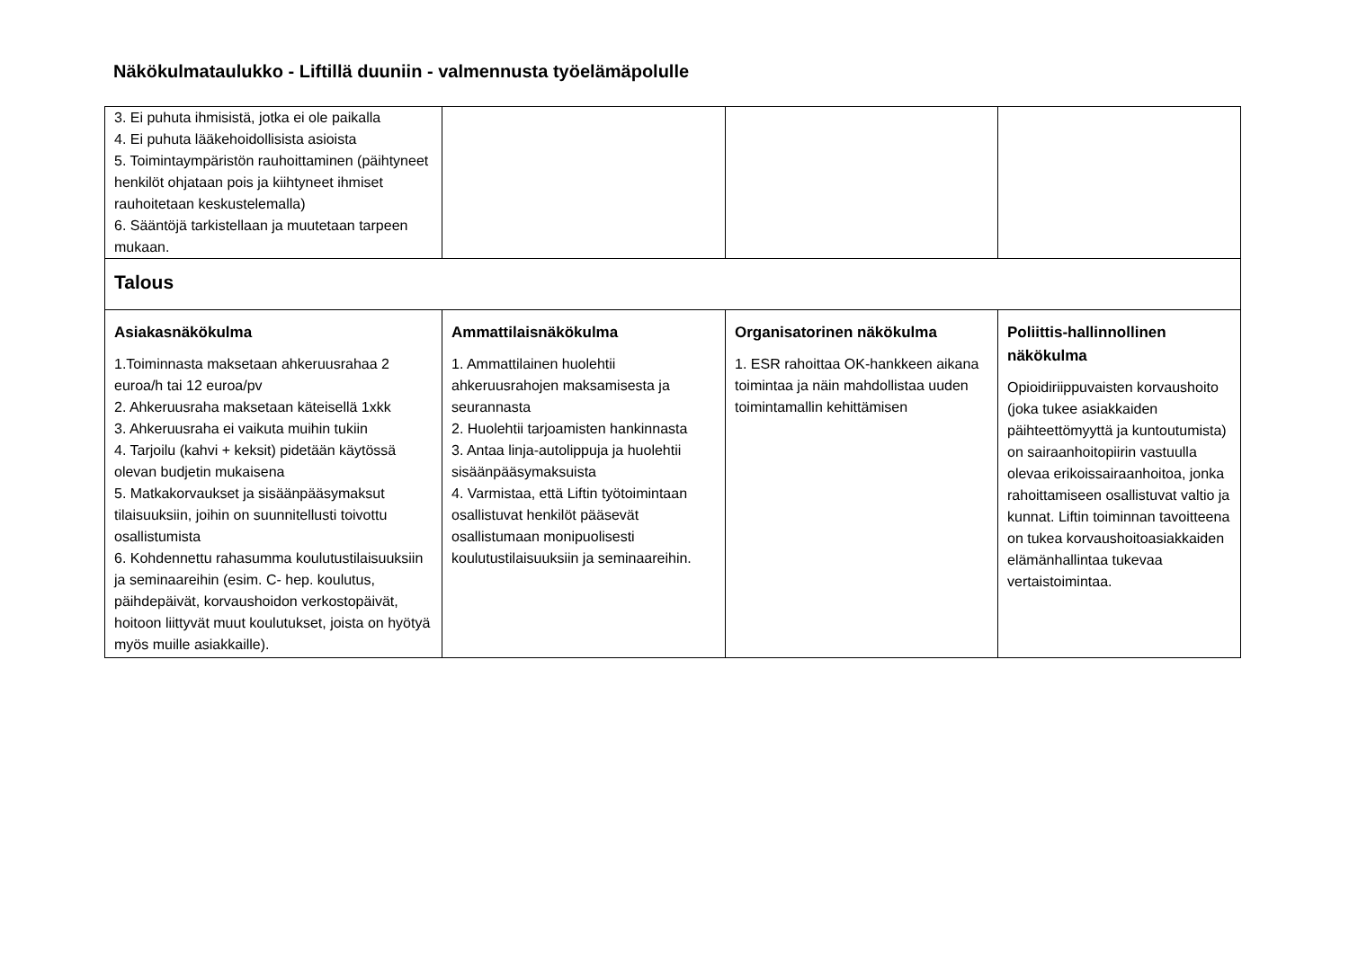Näkökulmataulukko - Liftillä duuniin - valmennusta työelämäpolulle
| 3. Ei puhuta ihmisistä, jotka ei ole paikalla 4. Ei puhuta lääkehoidollisista asioista 5. Toimintaympäristön rauhoittaminen (päihtyneet henkilöt ohjataan pois ja kiihtyneet ihmiset rauhoitetaan keskustelemalla) 6. Sääntöjä tarkistellaan ja muutetaan tarpeen mukaan. | | | |
| Talous | | | |
| Asiakasnäkökulma 1.Toiminnasta maksetaan ahkeruusrahaa 2 euroa/h tai 12 euroa/pv 2. Ahkeruusraha maksetaan käteisellä 1xkk 3. Ahkeruusraha ei vaikuta muihin tukiin 4. Tarjoilu (kahvi + keksit) pidetään käytössä olevan budjetin mukaisena 5. Matkakorvaukset ja sisäänpääsymaksut tilaisuuksiin, joihin on suunnitellusti toivottu osallistumista 6. Kohdennettu rahasumma koulutustilaisuuksiin ja seminaareihin (esim. C- hep. koulutus, päihdepäivät, korvaushoidon verkostopäivät, hoitoon liittyvät muut koulutukset, joista on hyötyä myös muille asiakkaille). | Ammattilaisnäkökulma 1. Ammattilainen huolehtii ahkeruusrahojen maksamisesta ja seurannasta 2. Huolehtii tarjoamisten hankinnasta 3. Antaa linja-autolippuja ja huolehtii sisäänpääsymaksuista 4. Varmistaa, että Liftin työtoimintaan osallistuvat henkilöt pääsevät osallistumaan monipuolisesti koulutustilaisuuksiin ja seminaareihin. | Organisatorinen näkökulma 1. ESR rahoittaa OK-hankkeen aikana toimintaa ja näin mahdollistaa uuden toimintamallin kehittämisen | Poliittis-hallinnollinen näkökulma Opioidiriippuvaisten korvaushoito (joka tukee asiakkaiden päihteettömyyttä ja kuntoutumista) on sairaanhoitopiirin vastuulla olevaa erikoissairaanhoitoa, jonka rahoittamiseen osallistuvat valtio ja kunnat. Liftin toiminnan tavoitteena on tukea korvaushoitoasiakkaiden elämänhallintaa tukevaa vertaistoimintaa. |